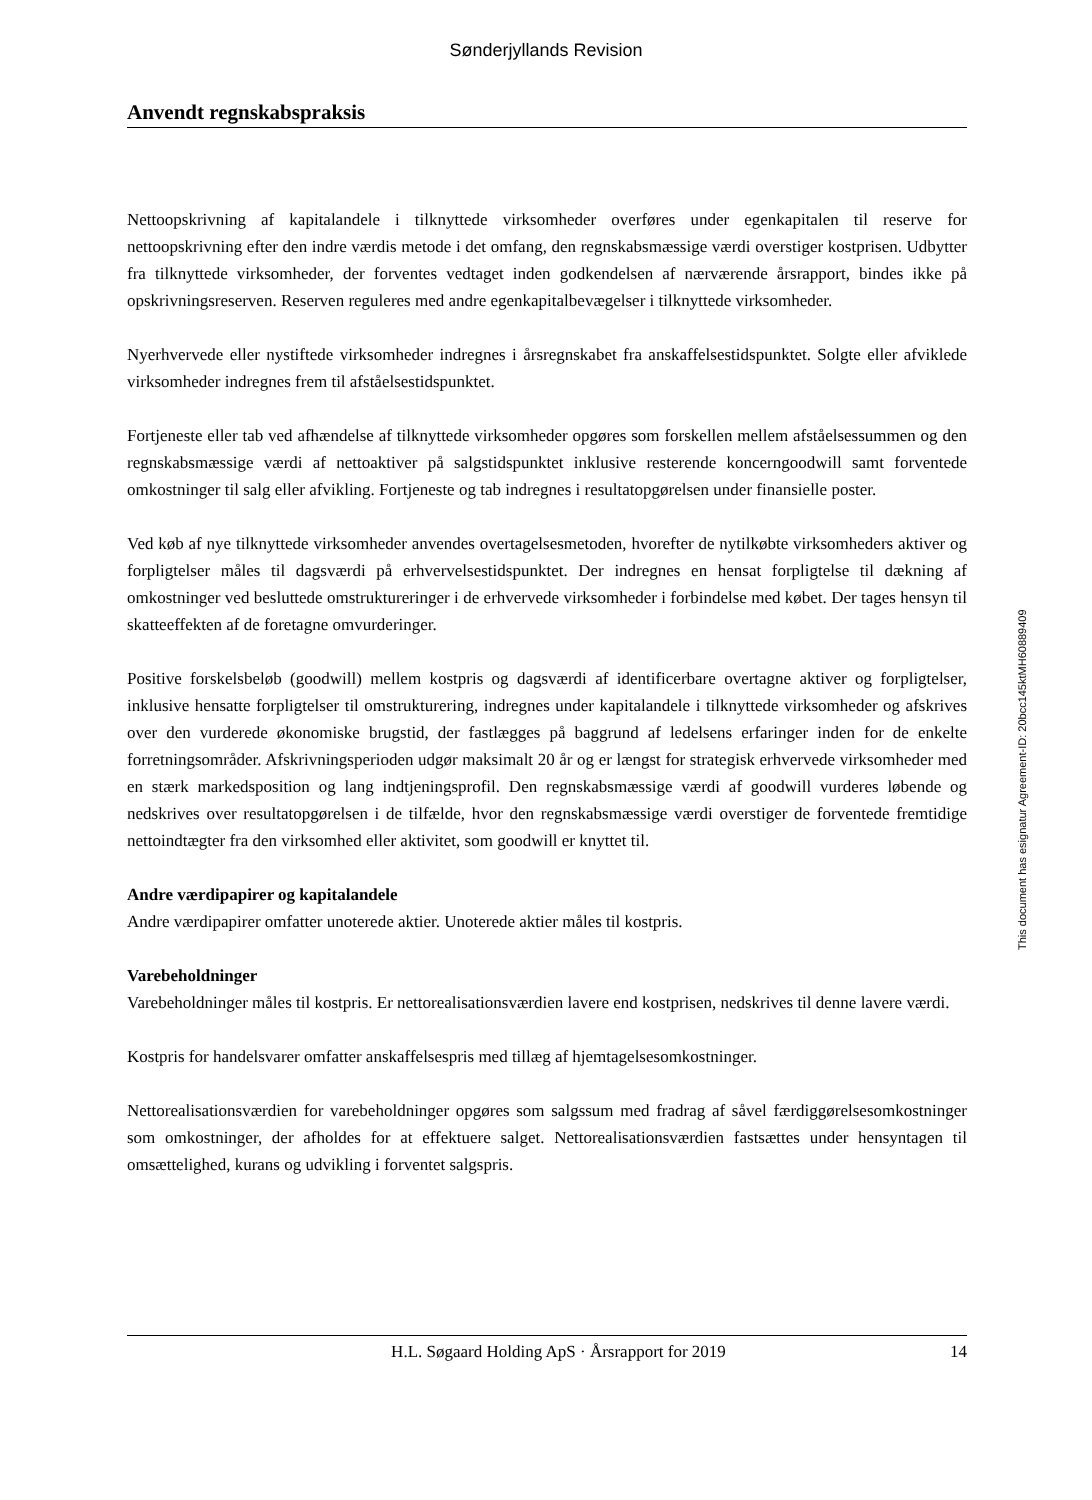Sønderjyllands Revision
Anvendt regnskabspraksis
Nettoopskrivning af kapitalandele i tilknyttede virksomheder overføres under egenkapitalen til reserve for nettoopskrivning efter den indre værdis metode i det omfang, den regnskabsmæssige værdi overstiger kostprisen. Udbytter fra tilknyttede virksomheder, der forventes vedtaget inden godkendelsen af nærværende årsrapport, bindes ikke på opskrivningsreserven. Reserven reguleres med andre egenkapitalbevægelser i tilknyttede virksomheder.
Nyerhvervede eller nystiftede virksomheder indregnes i årsregnskabet fra anskaffelsestidspunktet. Solgte eller afviklede virksomheder indregnes frem til afståelsestidspunktet.
Fortjeneste eller tab ved afhændelse af tilknyttede virksomheder opgøres som forskellen mellem afståelsessummen og den regnskabsmæssige værdi af nettoaktiver på salgstidspunktet inklusive resterende koncerngoodwill samt forventede omkostninger til salg eller afvikling. Fortjeneste og tab indregnes i resultatopgørelsen under finansielle poster.
Ved køb af nye tilknyttede virksomheder anvendes overtagelsesmetoden, hvorefter de nytilkøbte virksomheders aktiver og forpligtelser måles til dagsværdi på erhvervelsestidspunktet. Der indregnes en hensat forpligtelse til dækning af omkostninger ved besluttede omstruktureringer i de erhvervede virksomheder i forbindelse med købet. Der tages hensyn til skatteeffekten af de foretagne omvurderinger.
Positive forskelsbeløb (goodwill) mellem kostpris og dagsværdi af identificerbare overtagne aktiver og forpligtelser, inklusive hensatte forpligtelser til omstrukturering, indregnes under kapitalandele i tilknyttede virksomheder og afskrives over den vurderede økonomiske brugstid, der fastlægges på baggrund af ledelsens erfaringer inden for de enkelte forretningsområder. Afskrivningsperioden udgør maksimalt 20 år og er længst for strategisk erhvervede virksomheder med en stærk markedsposition og lang indtjeningsprofil. Den regnskabsmæssige værdi af goodwill vurderes løbende og nedskrives over resultatopgørelsen i de tilfælde, hvor den regnskabsmæssige værdi overstiger de forventede fremtidige nettoindtægter fra den virksomhed eller aktivitet, som goodwill er knyttet til.
Andre værdipapirer og kapitalandele
Andre værdipapirer omfatter unoterede aktier. Unoterede aktier måles til kostpris.
Varebeholdninger
Varebeholdninger måles til kostpris. Er nettorealisationsværdien lavere end kostprisen, nedskrives til denne lavere værdi.
Kostpris for handelsvarer omfatter anskaffelsespris med tillæg af hjemtagelsesomkostninger.
Nettorealisationsværdien for varebeholdninger opgøres som salgssum med fradrag af såvel færdiggørelsesomkostninger som omkostninger, der afholdes for at effektuere salget. Nettorealisationsværdien fastsættes under hensyntagen til omsættelighed, kurans og udvikling i forventet salgspris.
This document has esignatur Agreement-ID: 20bcc145ktMH60889409
H.L. Søgaard Holding ApS · Årsrapport for 2019 14